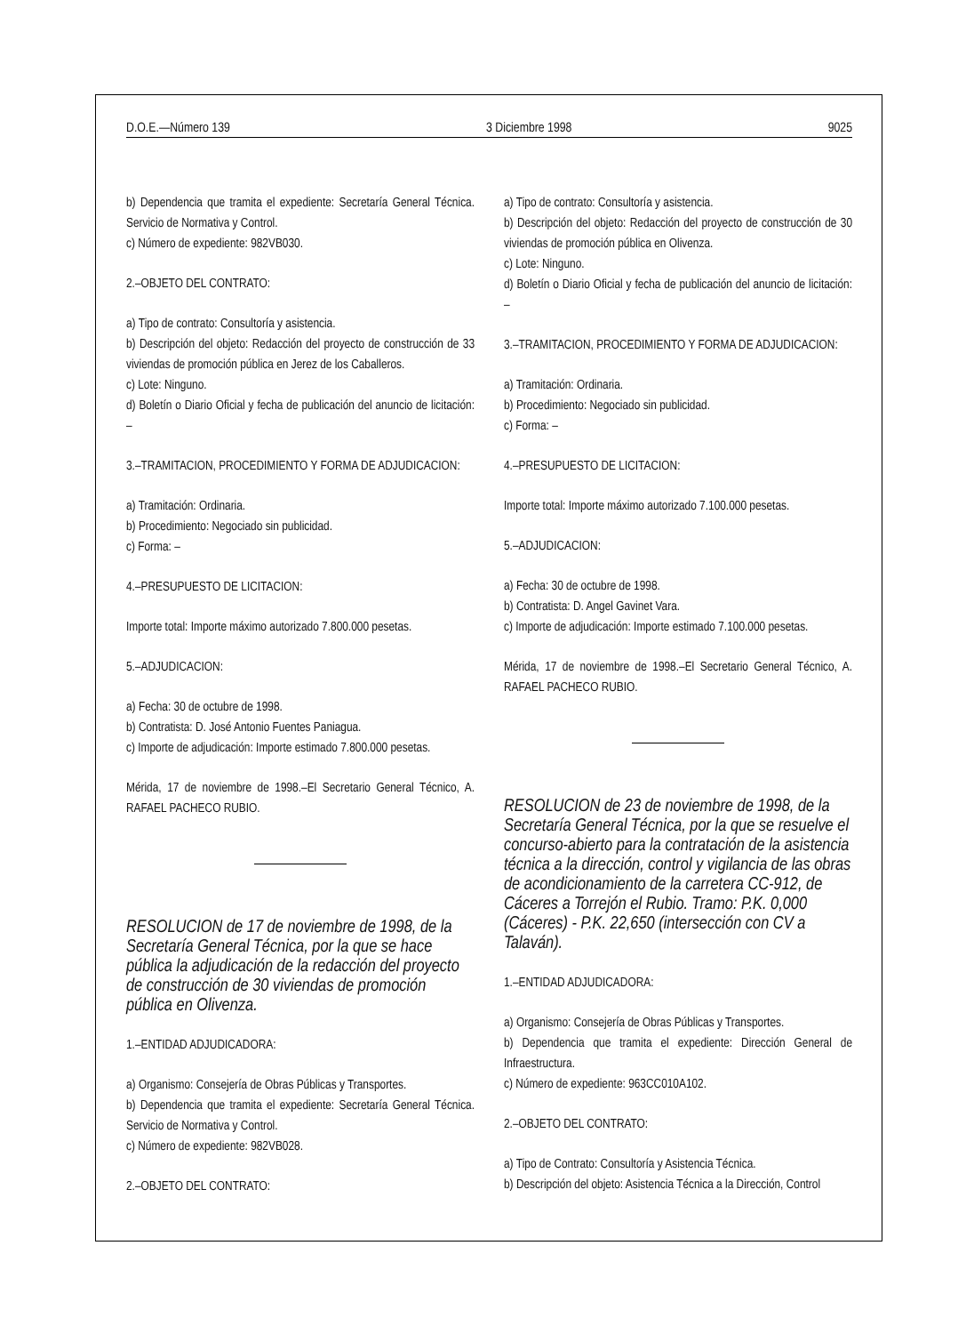D.O.E.—Número 139 3 Diciembre 1998 9025
b) Dependencia que tramita el expediente: Secretaría General Técnica. Servicio de Normativa y Control.
c) Número de expediente: 982VB030.
2.–OBJETO DEL CONTRATO:
a) Tipo de contrato: Consultoría y asistencia.
b) Descripción del objeto: Redacción del proyecto de construcción de 33 viviendas de promoción pública en Jerez de los Caballeros.
c) Lote: Ninguno.
d) Boletín o Diario Oficial y fecha de publicación del anuncio de licitación: –
3.–TRAMITACION, PROCEDIMIENTO Y FORMA DE ADJUDICACION:
a) Tramitación: Ordinaria.
b) Procedimiento: Negociado sin publicidad.
c) Forma: –
4.–PRESUPUESTO DE LICITACION:
Importe total: Importe máximo autorizado 7.800.000 pesetas.
5.–ADJUDICACION:
a) Fecha: 30 de octubre de 1998.
b) Contratista: D. José Antonio Fuentes Paniagua.
c) Importe de adjudicación: Importe estimado 7.800.000 pesetas.
Mérida, 17 de noviembre de 1998.–El Secretario General Técnico, A. RAFAEL PACHECO RUBIO.
RESOLUCION de 17 de noviembre de 1998, de la Secretaría General Técnica, por la que se hace pública la adjudicación de la redacción del proyecto de construcción de 30 viviendas de promoción pública en Olivenza.
1.–ENTIDAD ADJUDICADORA:
a) Organismo: Consejería de Obras Públicas y Transportes.
b) Dependencia que tramita el expediente: Secretaría General Técnica. Servicio de Normativa y Control.
c) Número de expediente: 982VB028.
2.–OBJETO DEL CONTRATO:
a) Tipo de contrato: Consultoría y asistencia.
b) Descripción del objeto: Redacción del proyecto de construcción de 30 viviendas de promoción pública en Olivenza.
c) Lote: Ninguno.
d) Boletín o Diario Oficial y fecha de publicación del anuncio de licitación: –
3.–TRAMITACION, PROCEDIMIENTO Y FORMA DE ADJUDICACION:
a) Tramitación: Ordinaria.
b) Procedimiento: Negociado sin publicidad.
c) Forma: –
4.–PRESUPUESTO DE LICITACION:
Importe total: Importe máximo autorizado 7.100.000 pesetas.
5.–ADJUDICACION:
a) Fecha: 30 de octubre de 1998.
b) Contratista: D. Angel Gavinet Vara.
c) Importe de adjudicación: Importe estimado 7.100.000 pesetas.
Mérida, 17 de noviembre de 1998.–El Secretario General Técnico, A. RAFAEL PACHECO RUBIO.
RESOLUCION de 23 de noviembre de 1998, de la Secretaría General Técnica, por la que se resuelve el concurso-abierto para la contratación de la asistencia técnica a la dirección, control y vigilancia de las obras de acondicionamiento de la carretera CC-912, de Cáceres a Torrejón el Rubio. Tramo: P.K. 0,000 (Cáceres) - P.K. 22,650 (intersección con CV a Talaván).
1.–ENTIDAD ADJUDICADORA:
a) Organismo: Consejería de Obras Públicas y Transportes.
b) Dependencia que tramita el expediente: Dirección General de Infraestructura.
c) Número de expediente: 963CC010A102.
2.–OBJETO DEL CONTRATO:
a) Tipo de Contrato: Consultoría y Asistencia Técnica.
b) Descripción del objeto: Asistencia Técnica a la Dirección, Control